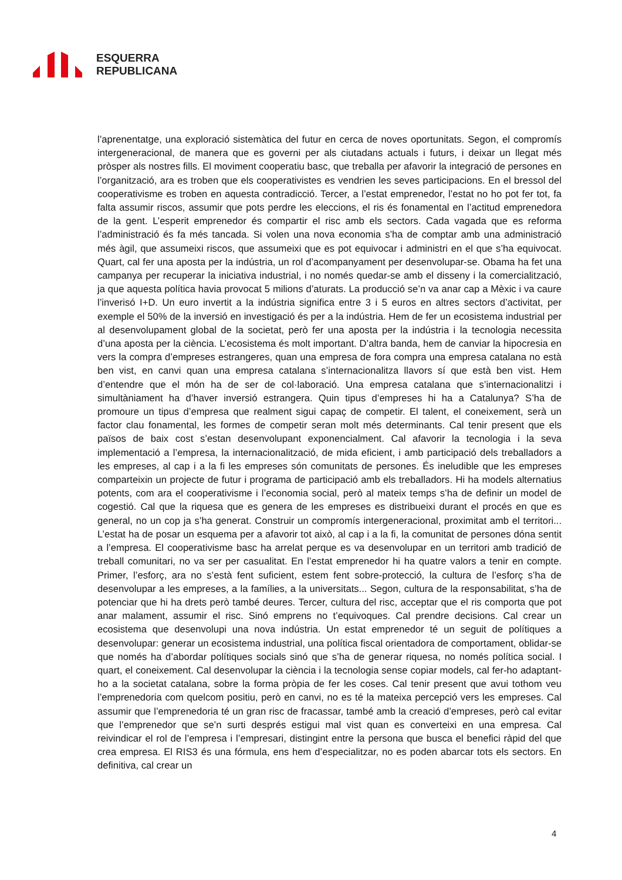ESQUERRA
REPUBLICANA
l’aprenentatge, una exploració sistemàtica del futur en cerca de noves oportunitats. Segon, el compromís intergeneracional, de manera que es governi per als ciutadans actuals i futurs, i deixar un llegat més pròsper als nostres fills. El moviment cooperatiu basc, que treballa per afavorir la integració de persones en l’organització, ara es troben que els cooperativistes es vendrien les seves participacions. En el bressol del cooperativisme es troben en aquesta contradicció. Tercer, a l’estat emprenedor, l’estat no ho pot fer tot, fa falta assumir riscos, assumir que pots perdre les eleccions, el ris és fonamental en l’actitud emprenedora de la gent. L’esperit emprenedor és compartir el risc amb els sectors. Cada vagada que es reforma l’administració és fa més tancada. Si volen una nova economia s’ha de comptar amb una administració més àgil, que assumeixi riscos, que assumeixi que es pot equivocar i administri en el que s’ha equivocat. Quart, cal fer una aposta per la indústria, un rol d’acompanyament per desenvolupar-se. Obama ha fet una campanya per recuperar la iniciativa industrial, i no només quedar-se amb el disseny i la comercialització, ja que aquesta política havia provocat 5 milions d’aturats. La producció se’n va anar cap a Mèxic i va caure l’inverisó I+D. Un euro invertit a la indústria significa entre 3 i 5 euros en altres sectors d’activitat, per exemple el 50% de la inversió en investigació és per a la indústria. Hem de fer un ecosistema industrial per al desenvolupament global de la societat, però fer una aposta per la indústria i la tecnologia necessita d’una aposta per la ciència. L’ecosistema és molt important. D’altra banda, hem de canviar la hipocresia en vers la compra d’empreses estrangeres, quan una empresa de fora compra una empresa catalana no està ben vist, en canvi quan una empresa catalana s’internacionalitza llavors sí que està ben vist. Hem d’entendre que el món ha de ser de col·laboració. Una empresa catalana que s’internacionalitzi i simultàniament ha d’haver inversió estrangera. Quin tipus d’empreses hi ha a Catalunya? S’ha de promoure un tipus d’empresa que realment sigui capaç de competir. El talent, el coneixement, serà un factor clau fonamental, les formes de competir seran molt més determinants. Cal tenir present que els països de baix cost s’estan desenvolupant exponencialment. Cal afavorir la tecnologia i la seva implementació a l’empresa, la internacionalització, de mida eficient, i amb participació dels treballadors a les empreses, al cap i a la fi les empreses són comunitats de persones. És ineludible que les empreses comparteixin un projecte de futur i programa de participació amb els treballadors. Hi ha models alternatius potents, com ara el cooperativisme i l’economia social, però al mateix temps s’ha de definir un model de cogestió. Cal que la riquesa que es genera de les empreses es distribueixi durant el procés en que es general, no un cop ja s’ha generat. Construir un compromís intergeneracional, proximitat amb el territori... L’estat ha de posar un esquema per a afavorir tot això, al cap i a la fi, la comunitat de persones dóna sentit a l’empresa. El cooperativisme basc ha arrelat perque es va desenvolupar en un territori amb tradició de treball comunitari, no va ser per casualitat. En l’estat emprenedor hi ha quatre valors a tenir en compte. Primer, l’esforç, ara no s’està fent suficient, estem fent sobre-protecció, la cultura de l’esforç s’ha de desenvolupar a les empreses, a la famílies, a la universitats... Segon, cultura de la responsabilitat, s’ha de potenciar que hi ha drets però també deures. Tercer, cultura del risc, acceptar que el ris comporta que pot anar malament, assumir el risc. Sinó emprens no t’equivoques. Cal prendre decisions. Cal crear un ecosistema que desenvolupi una nova indústria. Un estat emprenedor té un seguit de polítiques a desenvolupar: generar un ecosistema industrial, una política fiscal orientadora de comportament, oblidar-se que només ha d’abordar polítiques socials sinó que s’ha de generar riquesa, no només política social. I quart, el coneixement. Cal desenvolupar la ciència i la tecnologia sense copiar models, cal fer-ho adaptant-ho a la societat catalana, sobre la forma pròpia de fer les coses. Cal tenir present que avui tothom veu l’emprenedoria com quelcom positiu, però en canvi, no es té la mateixa percepció vers les empreses. Cal assumir que l’emprenedoria té un gran risc de fracassar, també amb la creació d’empreses, però cal evitar que l’emprenedor que se’n surti després estigui mal vist quan es converteixi en una empresa. Cal reivindicar el rol de l’empresa i l’empresari, distingint entre la persona que busca el benefici ràpid del que crea empresa. El RIS3 és una fórmula, ens hem d’especialitzar, no es poden abarcar tots els sectors. En definitiva, cal crear un
4